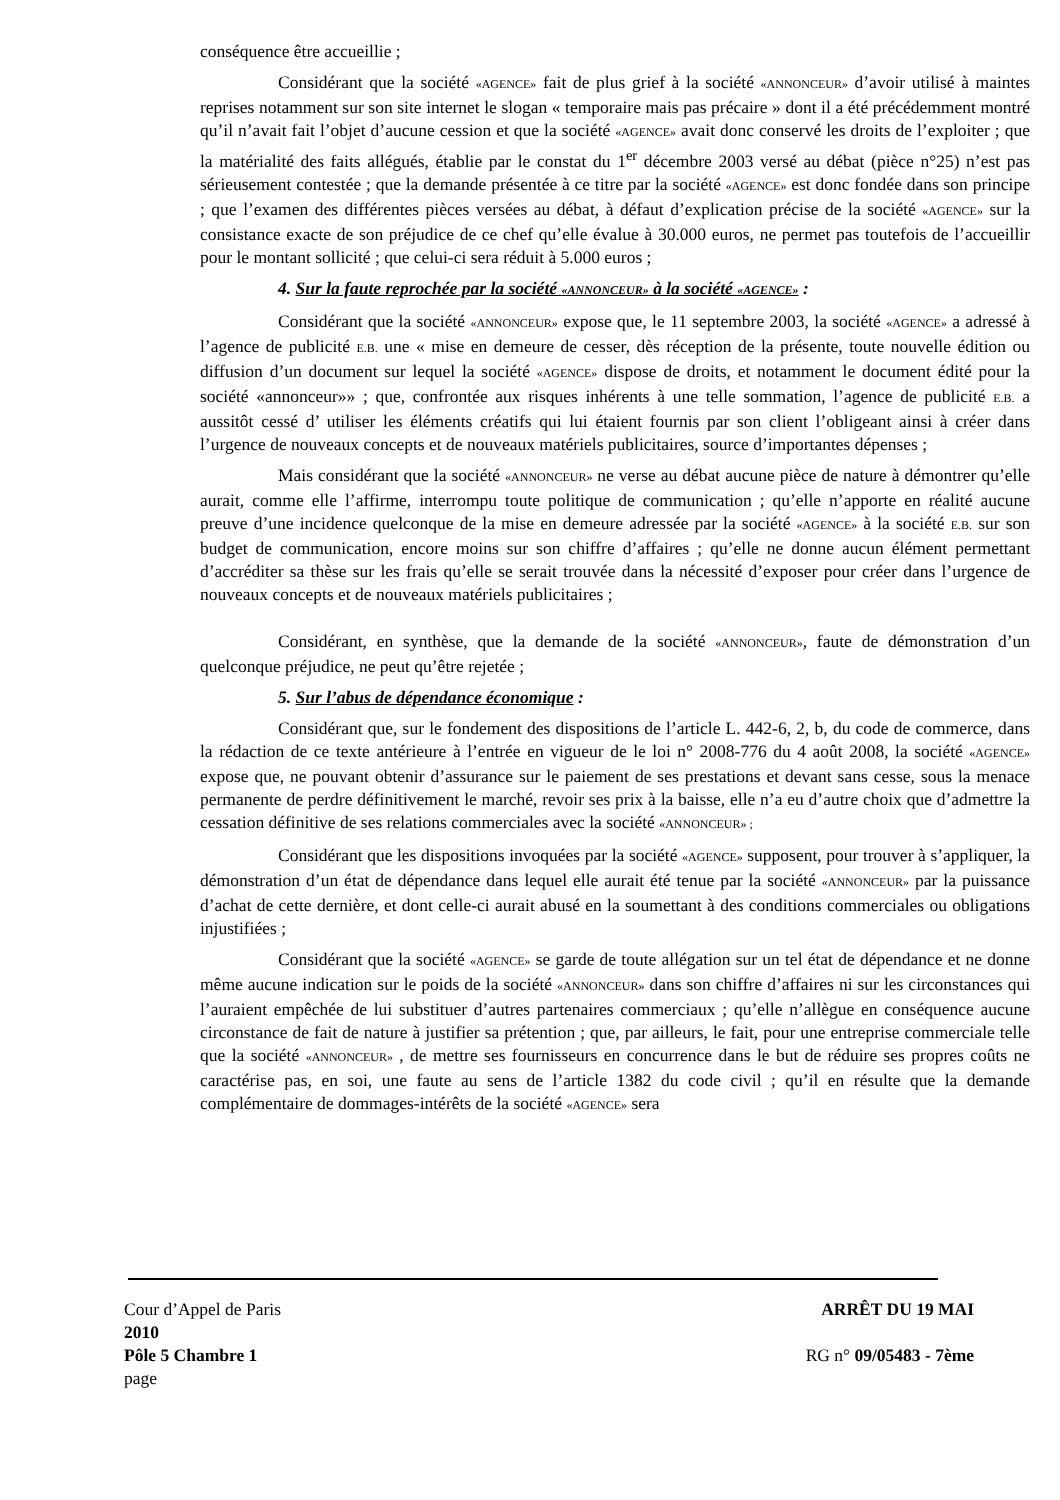conséquence être accueillie ;
Considérant que la société «AGENCE» fait de plus grief à la société «ANNONCEUR» d’avoir utilisé à maintes reprises notamment sur son site internet le slogan « temporaire mais pas précaire » dont il a été précédemment montré qu’il n’avait fait l’objet d’aucune cession et que la société «AGENCE» avait donc conservé les droits de l’exploiter ; que la matérialité des faits allégués, établie par le constat du 1<sup>er</sup> décembre 2003 versé au débat (pièce n°25) n’est pas sérieusement contestée ; que la demande présentée à ce titre par la société «AGENCE» est donc fondée dans son principe ; que l’examen des différentes pièces versées au débat, à défaut d’explication précise de la société «AGENCE» sur la consistance exacte de son préjudice de ce chef qu’elle évalue à 30.000 euros, ne permet pas toutefois de l’accueillir pour le montant sollicité ; que celui-ci sera réduit à 5.000 euros ;
4. Sur la faute reprochée par la société «ANNONCEUR» à la société «AGENCE» :
Considérant que la société «ANNONCEUR» expose que, le 11 septembre 2003, la société «AGENCE» a adressé à l’agence de publicité E.B. une « mise en demeure de cesser, dès réception de la présente, toute nouvelle édition ou diffusion d’un document sur lequel la société «AGENCE» dispose de droits, et notamment le document édité pour la société «annonceur»» ; que, confrontée aux risques inhérents à une telle sommation, l’agence de publicité E.B. a aussitôt cessé d’ utiliser les éléments créatifs qui lui étaient fournis par son client l’obligeant ainsi à créer dans l’urgence de nouveaux concepts et de nouveaux matériels publicitaires, source d’importantes dépenses ;
Mais considérant que la société «ANNONCEUR» ne verse au débat aucune pièce de nature à démontrer qu’elle aurait, comme elle l’affirme, interrompu toute politique de communication ; qu’elle n’apporte en réalité aucune preuve d’une incidence quelconque de la mise en demeure adressée par la société «AGENCE» à la société E.B. sur son budget de communication, encore moins sur son chiffre d’affaires ; qu’elle ne donne aucun élément permettant d’accréditer sa thèse sur les frais qu’elle se serait trouvée dans la nécessité d’exposer pour créer dans l’urgence de nouveaux concepts et de nouveaux matériels publicitaires ;
Considérant, en synthèse, que la demande de la société «ANNONCEUR», faute de démonstration d’un quelconque préjudice, ne peut qu’être rejetée ;
5. Sur l’abus de dépendance économique :
Considérant que, sur le fondement des dispositions de l’article L. 442-6, 2, b, du code de commerce, dans la rédaction de ce texte antérieure à l’entrée en vigueur de le loi n° 2008-776 du 4 août 2008, la société «AGENCE» expose que, ne pouvant obtenir d’assurance sur le paiement de ses prestations et devant sans cesse, sous la menace permanente de perdre définitivement le marché, revoir ses prix à la baisse, elle n’a eu d’autre choix que d’admettre la cessation définitive de ses relations commerciales avec la société «ANNONCEUR» ;
Considérant que les dispositions invoquées par la société «AGENCE» supposent, pour trouver à s’appliquer, la démonstration d’un état de dépendance dans lequel elle aurait été tenue par la société «ANNONCEUR» par la puissance d’achat de cette dernière, et dont celle-ci aurait abusé en la soumettant à des conditions commerciales ou obligations injustifiées ;
Considérant que la société «AGENCE» se garde de toute allégation sur un tel état de dépendance et ne donne même aucune indication sur le poids de la société «ANNONCEUR» dans son chiffre d’affaires ni sur les circonstances qui l’auraient empêchée de lui substituer d’autres partenaires commerciaux ; qu’elle n’allègue en conséquence aucune circonstance de fait de nature à justifier sa prétention ; que, par ailleurs, le fait, pour une entreprise commerciale telle que la société «ANNONCEUR» , de mettre ses fournisseurs en concurrence dans le but de réduire ses propres coûts ne caractérise pas, en soi, une faute au sens de l’article 1382 du code civil ; qu’il en résulte que la demande complémentaire de dommages-intérêts de la société «AGENCE» sera
Cour d’Appel de Paris ARRÊT DU 19 MAI
2010
Pôle 5 Chambre 1 RG n° 09/05483 - 7ème
page